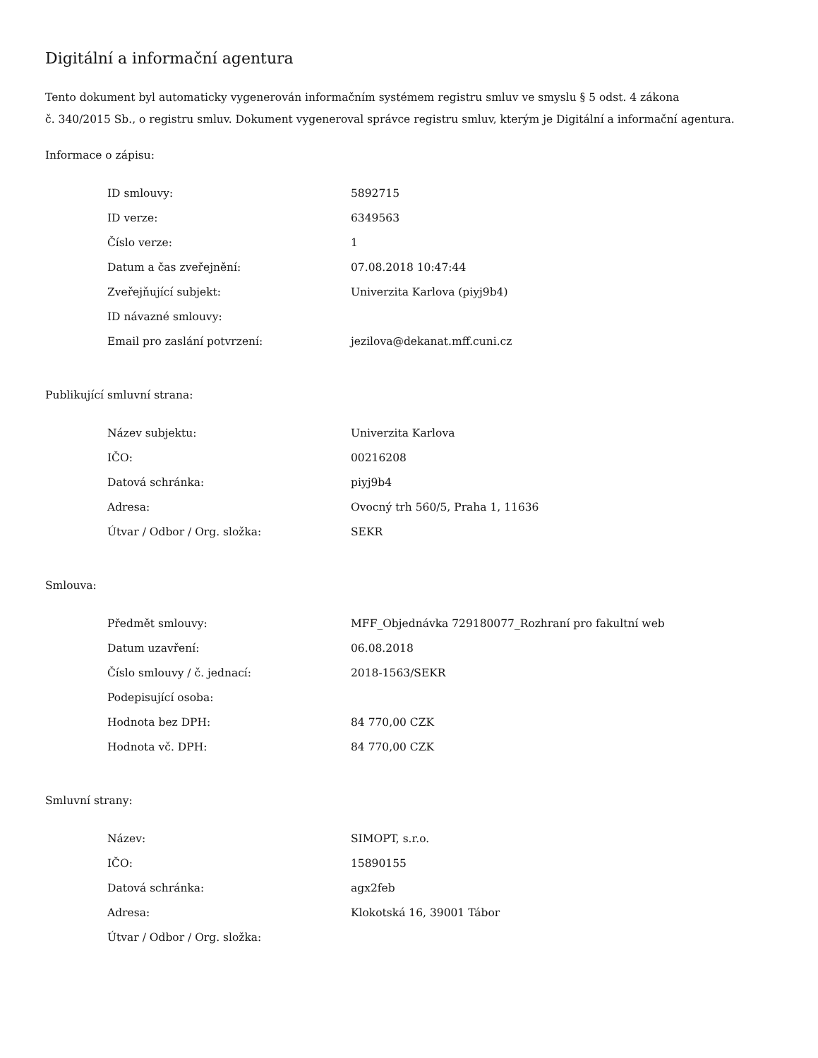Digitální a informační agentura
Tento dokument byl automaticky vygenerován informačním systémem registru smluv ve smyslu § 5 odst. 4 zákona
č. 340/2015 Sb., o registru smluv. Dokument vygeneroval správce registru smluv, kterým je Digitální a informační agentura.
Informace o zápisu:
| ID smlouvy: | 5892715 |
| ID verze: | 6349563 |
| Číslo verze: | 1 |
| Datum a čas zveřejnění: | 07.08.2018 10:47:44 |
| Zveřejňující subjekt: | Univerzita Karlova (piyj9b4) |
| ID návazné smlouvy: | |
| Email pro zaslání potvrzení: | jezilova@dekanat.mff.cuni.cz |
Publikující smluvní strana:
| Název subjektu: | Univerzita Karlova |
| IČO: | 00216208 |
| Datová schránka: | piyj9b4 |
| Adresa: | Ovocný trh 560/5, Praha 1, 11636 |
| Útvar / Odbor / Org. složka: | SEKR |
Smlouva:
| Předmět smlouvy: | MFF_Objednávka 729180077_Rozhraní pro fakultní web |
| Datum uzavření: | 06.08.2018 |
| Číslo smlouvy / č. jednací: | 2018-1563/SEKR |
| Podepisující osoba: | |
| Hodnota bez DPH: | 84 770,00 CZK |
| Hodnota vč. DPH: | 84 770,00 CZK |
Smluvní strany:
| Název: | SIMOPT, s.r.o. |
| IČO: | 15890155 |
| Datová schránka: | agx2feb |
| Adresa: | Klokotská 16, 39001 Tábor |
| Útvar / Odbor / Org. složka: | |